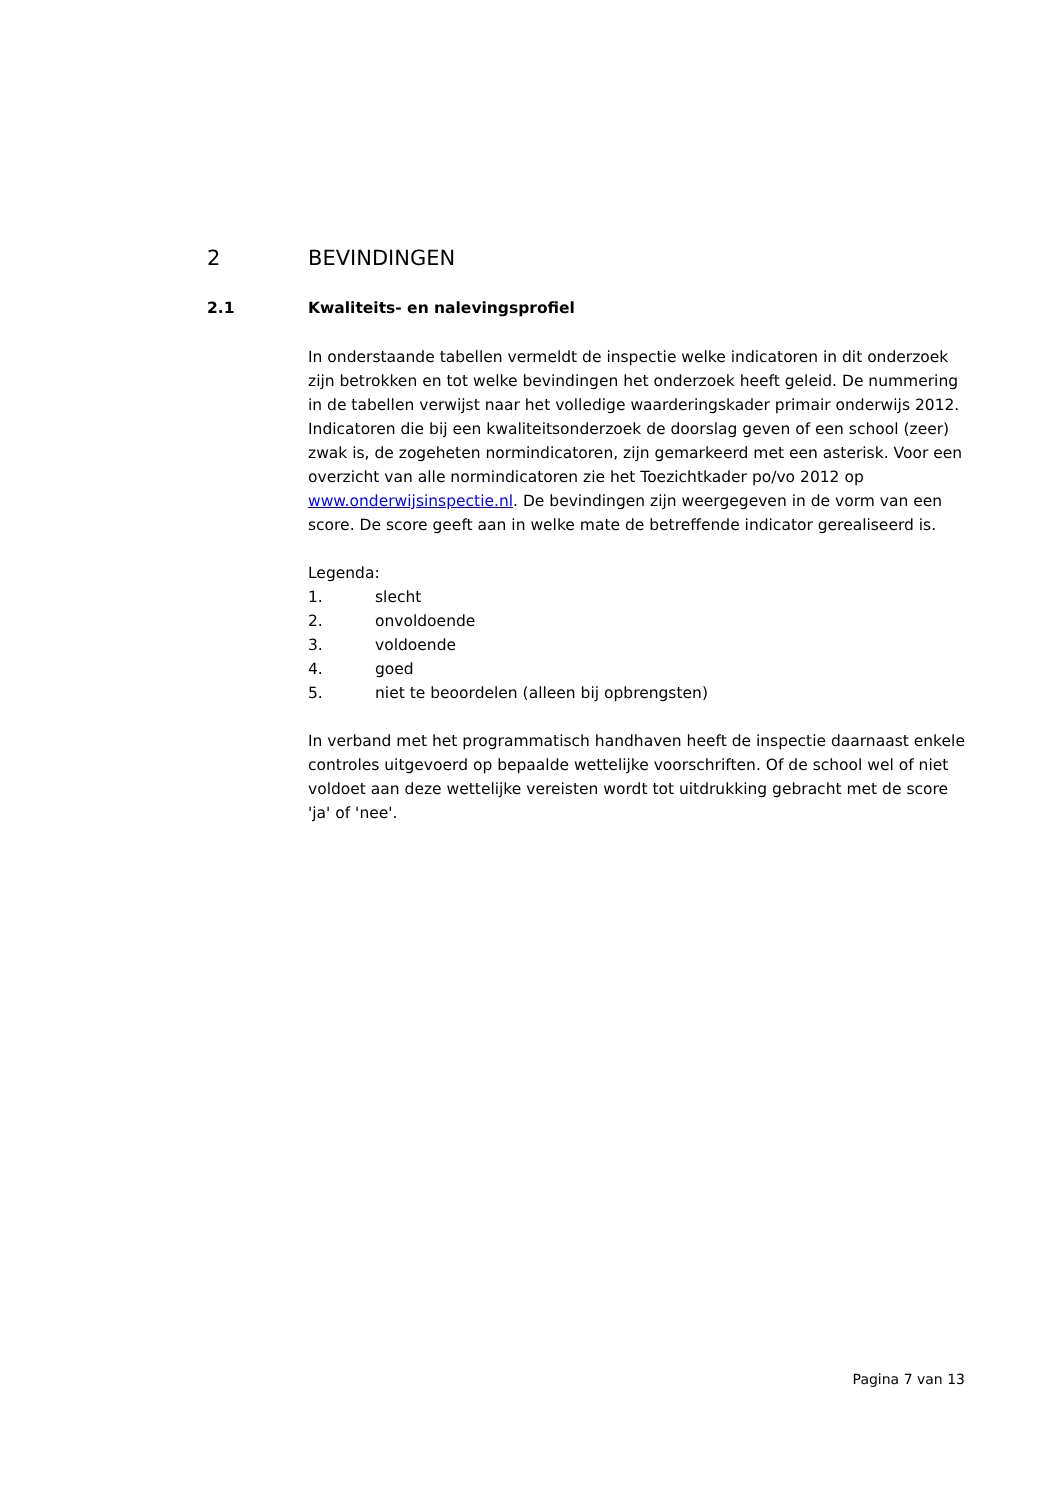2 BEVINDINGEN
2.1 Kwaliteits- en nalevingsprofiel
In onderstaande tabellen vermeldt de inspectie welke indicatoren in dit onderzoek zijn betrokken en tot welke bevindingen het onderzoek heeft geleid. De nummering in de tabellen verwijst naar het volledige waarderingskader primair onderwijs 2012. Indicatoren die bij een kwaliteitsonderzoek de doorslag geven of een school (zeer) zwak is, de zogeheten normindicatoren, zijn gemarkeerd met een asterisk. Voor een overzicht van alle normindicatoren zie het Toezichtkader po/vo 2012 op www.onderwijsinspectie.nl. De bevindingen zijn weergegeven in de vorm van een score. De score geeft aan in welke mate de betreffende indicator gerealiseerd is.
Legenda:
1. slecht
2. onvoldoende
3. voldoende
4. goed
5. niet te beoordelen (alleen bij opbrengsten)
In verband met het programmatisch handhaven heeft de inspectie daarnaast enkele controles uitgevoerd op bepaalde wettelijke voorschriften. Of de school wel of niet voldoet aan deze wettelijke vereisten wordt tot uitdrukking gebracht met de score 'ja' of 'nee'.
Pagina 7 van 13